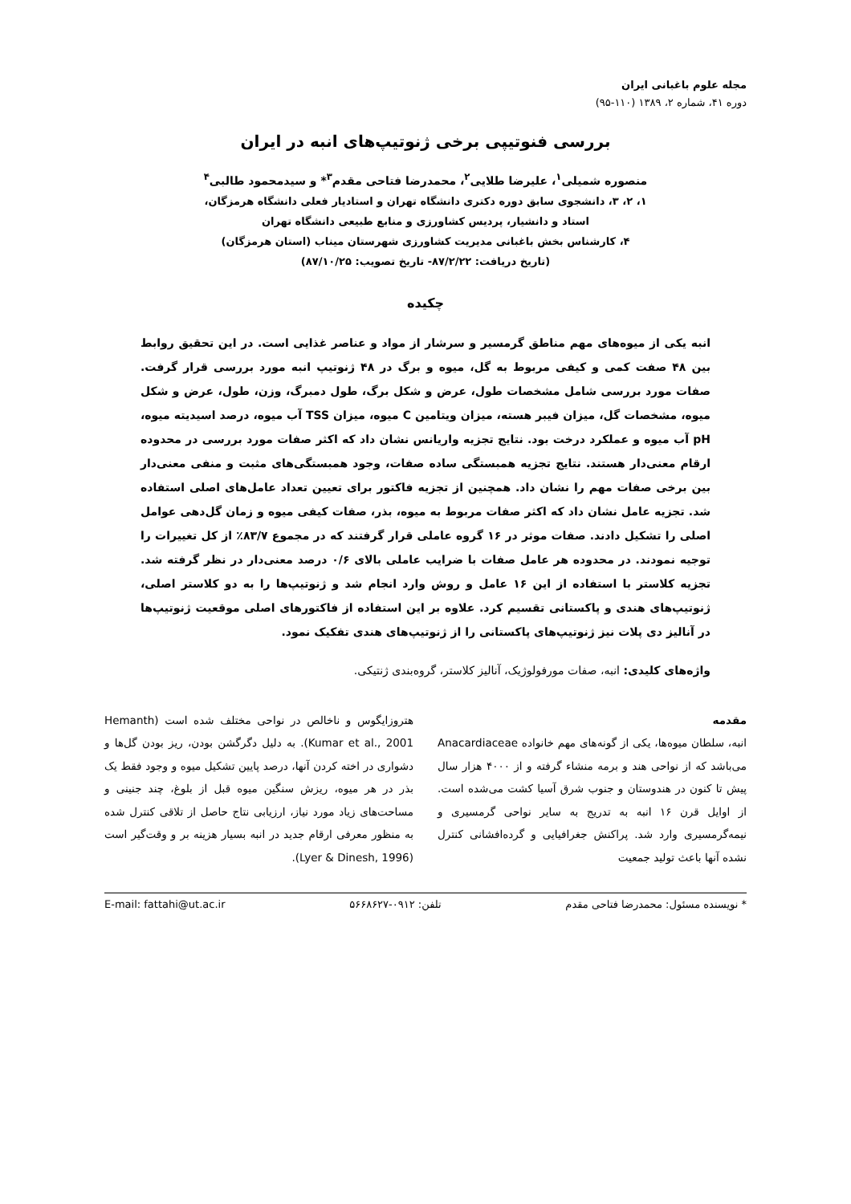مجله علوم باغبانی ایران
دوره ۴۱، شماره ۲، ۱۳۸۹ (۱۱۰-۹۵)
بررسی فنوتیپی برخی ژنوتیپ‌های انبه در ایران
منصوره شمیلی<sup>۱</sup>، علیرضا طلایی<sup>۲</sup>، محمدرضا فتاحی مقدم<sup>۳</sup>* و سیدمحمود طالبی<sup>۴</sup>
۱، ۲، ۳، دانشجوی سابق دوره دکتری دانشگاه تهران و استادیار فعلی دانشگاه هرمزگان،
استاد و دانشیار، پردیس کشاورزی و منابع طبیعی دانشگاه تهران
۴، کارشناس بخش باغبانی مدیریت کشاورزی شهرستان میناب (استان هرمزگان)
(تاریخ دریافت: ۸۷/۲/۲۲- تاریخ تصویب: ۸۷/۱۰/۲۵)
چکیده
انبه یکی از میوه‌های مهم مناطق گرمسیر و سرشار از مواد و عناصر غذایی است. در این تحقیق روابط بین ۴۸ صفت کمی و کیفی مربوط به گل، میوه و برگ در ۴۸ ژنوتیپ انبه مورد بررسی قرار گرفت. صفات مورد بررسی شامل مشخصات طول، عرض و شکل برگ، طول دمبرگ، وزن، طول، عرض و شکل میوه، مشخصات گل، میزان فیبر هسته، میزان ویتامین C میوه، میزان TSS آب میوه، درصد اسیدیته میوه، pH آب میوه و عملکرد درخت بود. نتایج تجزیه واریانس نشان داد که اکثر صفات مورد بررسی در محدوده ارقام معنی‌دار هستند. نتایج تجزیه همبستگی ساده صفات، وجود همبستگی‌های مثبت و منفی معنی‌دار بین برخی صفات مهم را نشان داد. همچنین از تجزیه فاکتور برای تعیین تعداد عامل‌های اصلی استفاده شد. تجزیه عامل نشان داد که اکثر صفات مربوط به میوه، بذر، صفات کیفی میوه و زمان گل‌دهی عوامل اصلی را تشکیل دادند. صفات موثر در ۱۶ گروه عاملی قرار گرفتند که در مجموع ۸۳/۷٪ از کل تغییرات را توجیه نمودند. در محدوده هر عامل صفات با ضرایب عاملی بالای ۰/۶ درصد معنی‌دار در نظر گرفته شد. تجزیه کلاستر با استفاده از این ۱۶ عامل و روش وارد انجام شد و ژنوتیپ‌ها را به دو کلاستر اصلی، ژنوتیپ‌های هندی و پاکستانی تقسیم کرد. علاوه بر این استفاده از فاکتورهای اصلی موقعیت ژنوتیپ‌ها در آنالیز دی پلات نیز ژنوتیپ‌های پاکستانی را از ژنوتیپ‌های هندی تفکیک نمود.
واژه‌های کلیدی: انبه، صفات مورفولوژیک، آنالیز کلاستر، گروه‌بندی ژنتیکی.
مقدمه
انبه، سلطان میوه‌ها، یکی از گونه‌های مهم خانواده Anacardiaceae می‌باشد که از نواحی هند و برمه منشاء گرفته و از ۴۰۰۰ هزار سال پیش تا کنون در هندوستان و جنوب شرق آسیا کشت می‌شده است. از اوایل قرن ۱۶ انبه به تدریج به سایر نواحی گرمسیری و نیمه‌گرمسیری وارد شد. پراکنش جغرافیایی و گرده‌افشانی کنترل نشده آنها باعث تولید جمعیت
هتروزایگوس و ناخالص در نواحی مختلف شده است (Hemanth Kumar et al., 2001). به دلیل دگرگشن بودن، ریز بودن گل‌ها و دشواری در اخته کردن آنها، درصد پایین تشکیل میوه و وجود فقط یک بذر در هر میوه، ریزش سنگین میوه قبل از بلوغ، چند جنینی و مساحت‌های زیاد مورد نیاز، ارزیابی نتاج حاصل از تلاقی کنترل شده به منظور معرفی ارقام جدید در انبه بسیار هزینه بر و وقت‌گیر است (Lyer & Dinesh, 1996).
* نویسنده مسئول: محمدرضا فتاحی مقدم تلفن: ۰۹۱۲-۵۶۶۸۶۲۷ E-mail: fattahi@ut.ac.ir